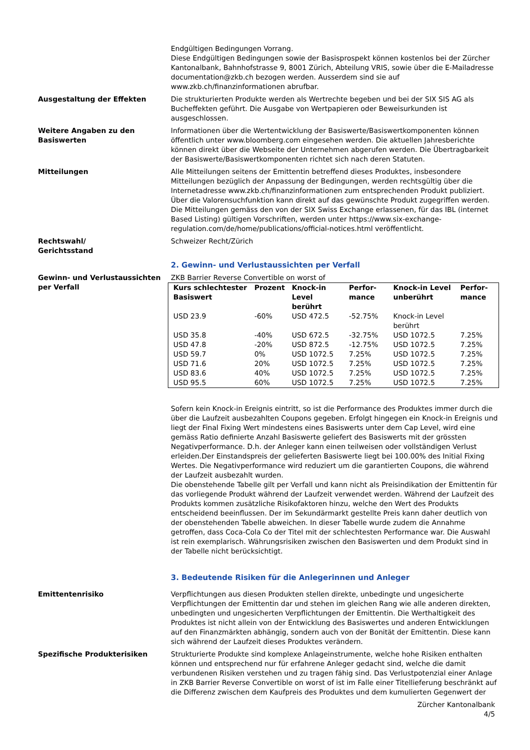Endgültigen Bedingungen Vorrang.
Diese Endgültigen Bedingungen sowie der Basisprospekt können kostenlos bei der Zürcher Kantonalbank, Bahnhofstrasse 9, 8001 Zürich, Abteilung VRIS, sowie über die E-Mailadresse documentation@zkb.ch bezogen werden. Ausserdem sind sie auf www.zkb.ch/finanzinformationen abrufbar.
Ausgestaltung der Effekten Die strukturierten Produkte werden als Wertrechte begeben und bei der SIX SIS AG als Bucheffekten geführt. Die Ausgabe von Wertpapieren oder Beweisurkunden ist ausgeschlossen.
Weitere Angaben zu den Basiswerten
Informationen über die Wertentwicklung der Basiswerte/Basiswertkomponenten können öffentlich unter www.bloomberg.com eingesehen werden. Die aktuellen Jahresberichte können direkt über die Webseite der Unternehmen abgerufen werden. Die Übertragbarkeit der Basiswerte/Basiswertkomponenten richtet sich nach deren Statuten.
Mitteilungen Alle Mitteilungen seitens der Emittentin betreffend dieses Produktes, insbesondere Mitteilungen bezüglich der Anpassung der Bedingungen, werden rechtsgültig über die Internetadresse www.zkb.ch/finanzinformationen zum entsprechenden Produkt publiziert. Über die Valorensuchfunktion kann direkt auf das gewünschte Produkt zugegriffen werden. Die Mitteilungen gemäss den von der SIX Swiss Exchange erlassenen, für das IBL (internet Based Listing) gültigen Vorschriften, werden unter https://www.six-exchange-regulation.com/de/home/publications/official-notices.html veröffentlicht.
Rechtswahl/
Gerichtsstand
Schweizer Recht/Zürich
2. Gewinn- und Verlustaussichten per Verfall
Gewinn- und Verlustaussichten per Verfall
ZKB Barrier Reverse Convertible on worst of
| Kurs schlechtester Basiswert | Prozent | Knock-in Level berührt | Perfor-mance | Knock-in Level unberührt | Perfor-mance |
| --- | --- | --- | --- | --- | --- |
| USD 23.9 | -60% | USD 472.5 | -52.75% | Knock-in Level berührt | |
| USD 35.8 | -40% | USD 672.5 | -32.75% | USD 1072.5 | 7.25% |
| USD 47.8 | -20% | USD 872.5 | -12.75% | USD 1072.5 | 7.25% |
| USD 59.7 | 0% | USD 1072.5 | 7.25% | USD 1072.5 | 7.25% |
| USD 71.6 | 20% | USD 1072.5 | 7.25% | USD 1072.5 | 7.25% |
| USD 83.6 | 40% | USD 1072.5 | 7.25% | USD 1072.5 | 7.25% |
| USD 95.5 | 60% | USD 1072.5 | 7.25% | USD 1072.5 | 7.25% |
Sofern kein Knock-in Ereignis eintritt, so ist die Performance des Produktes immer durch die über die Laufzeit ausbezahlten Coupons gegeben. Erfolgt hingegen ein Knock-in Ereignis und liegt der Final Fixing Wert mindestens eines Basiswerts unter dem Cap Level, wird eine gemäss Ratio definierte Anzahl Basiswerte geliefert des Basiswerts mit der grössten Negativperformance. D.h. der Anleger kann einen teilweisen oder vollständigen Verlust erleiden.Der Einstandspreis der gelieferten Basiswerte liegt bei 100.00% des Initial Fixing Wertes. Die Negativperformance wird reduziert um die garantierten Coupons, die während der Laufzeit ausbezahlt wurden.
Die obenstehende Tabelle gilt per Verfall und kann nicht als Preisindikation der Emittentin für das vorliegende Produkt während der Laufzeit verwendet werden. Während der Laufzeit des Produkts kommen zusätzliche Risikofaktoren hinzu, welche den Wert des Produkts entscheidend beeinflussen. Der im Sekundärmarkt gestellte Preis kann daher deutlich von der obenstehenden Tabelle abweichen. In dieser Tabelle wurde zudem die Annahme getroffen, dass Coca-Cola Co der Titel mit der schlechtesten Performance war. Die Auswahl ist rein exemplarisch. Währungsrisiken zwischen den Basiswerten und dem Produkt sind in der Tabelle nicht berücksichtigt.
3. Bedeutende Risiken für die Anlegerinnen und Anleger
Emittentenrisiko Verpflichtungen aus diesen Produkten stellen direkte, unbedingte und ungesicherte Verpflichtungen der Emittentin dar und stehen im gleichen Rang wie alle anderen direkten, unbedingten und ungesicherten Verpflichtungen der Emittentin. Die Werthaltigkeit des Produktes ist nicht allein von der Entwicklung des Basiswertes und anderen Entwicklungen auf den Finanzmärkten abhängig, sondern auch von der Bonität der Emittentin. Diese kann sich während der Laufzeit dieses Produktes verändern.
Spezifische Produkterisiken Strukturierte Produkte sind komplexe Anlageinstrumente, welche hohe Risiken enthalten können und entsprechend nur für erfahrene Anleger gedacht sind, welche die damit verbundenen Risiken verstehen und zu tragen fähig sind. Das Verlustpotenzial einer Anlage in ZKB Barrier Reverse Convertible on worst of ist im Falle einer Titellieferung beschränkt auf die Differenz zwischen dem Kaufpreis des Produktes und dem kumulierten Gegenwert der
Zürcher Kantonalbank
4/5